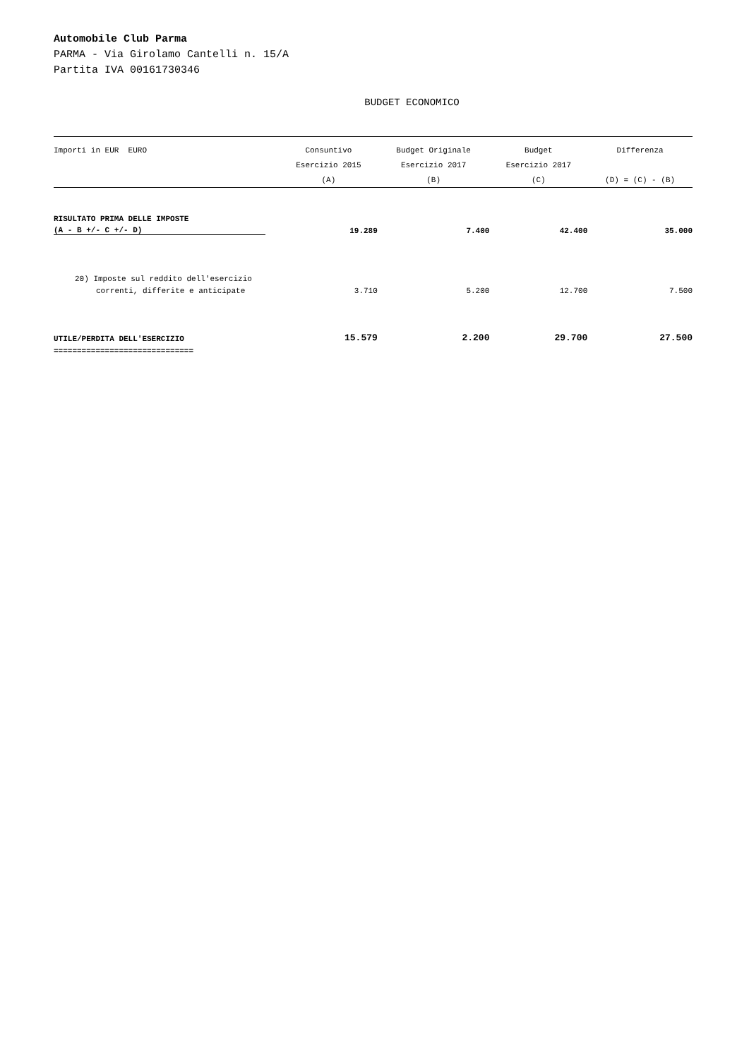Automobile Club Parma
PARMA - Via Girolamo Cantelli n. 15/A
Partita IVA 00161730346
BUDGET ECONOMICO
| Importi in EUR EURO | Consuntivo | Budget Originale | Budget | Differenza |
| --- | --- | --- | --- | --- |
| | Esercizio 2015 | Esercizio 2017 | Esercizio 2017 | |
| | (A) | (B) | (C) | (D) = (C) - (B) |
| RISULTATO PRIMA DELLE IMPOSTE | | | | |
| (A - B +/- C +/- D) | 19.289 | 7.400 | 42.400 | 35.000 |
| 20) Imposte sul reddito dell'esercizio | | | | |
| correnti, differite e anticipate | 3.710 | 5.200 | 12.700 | 7.500 |
| UTILE/PERDITA DELL'ESERCIZIO | 15.579 | 2.200 | 29.700 | 27.500 |
| ============================== | | | | |